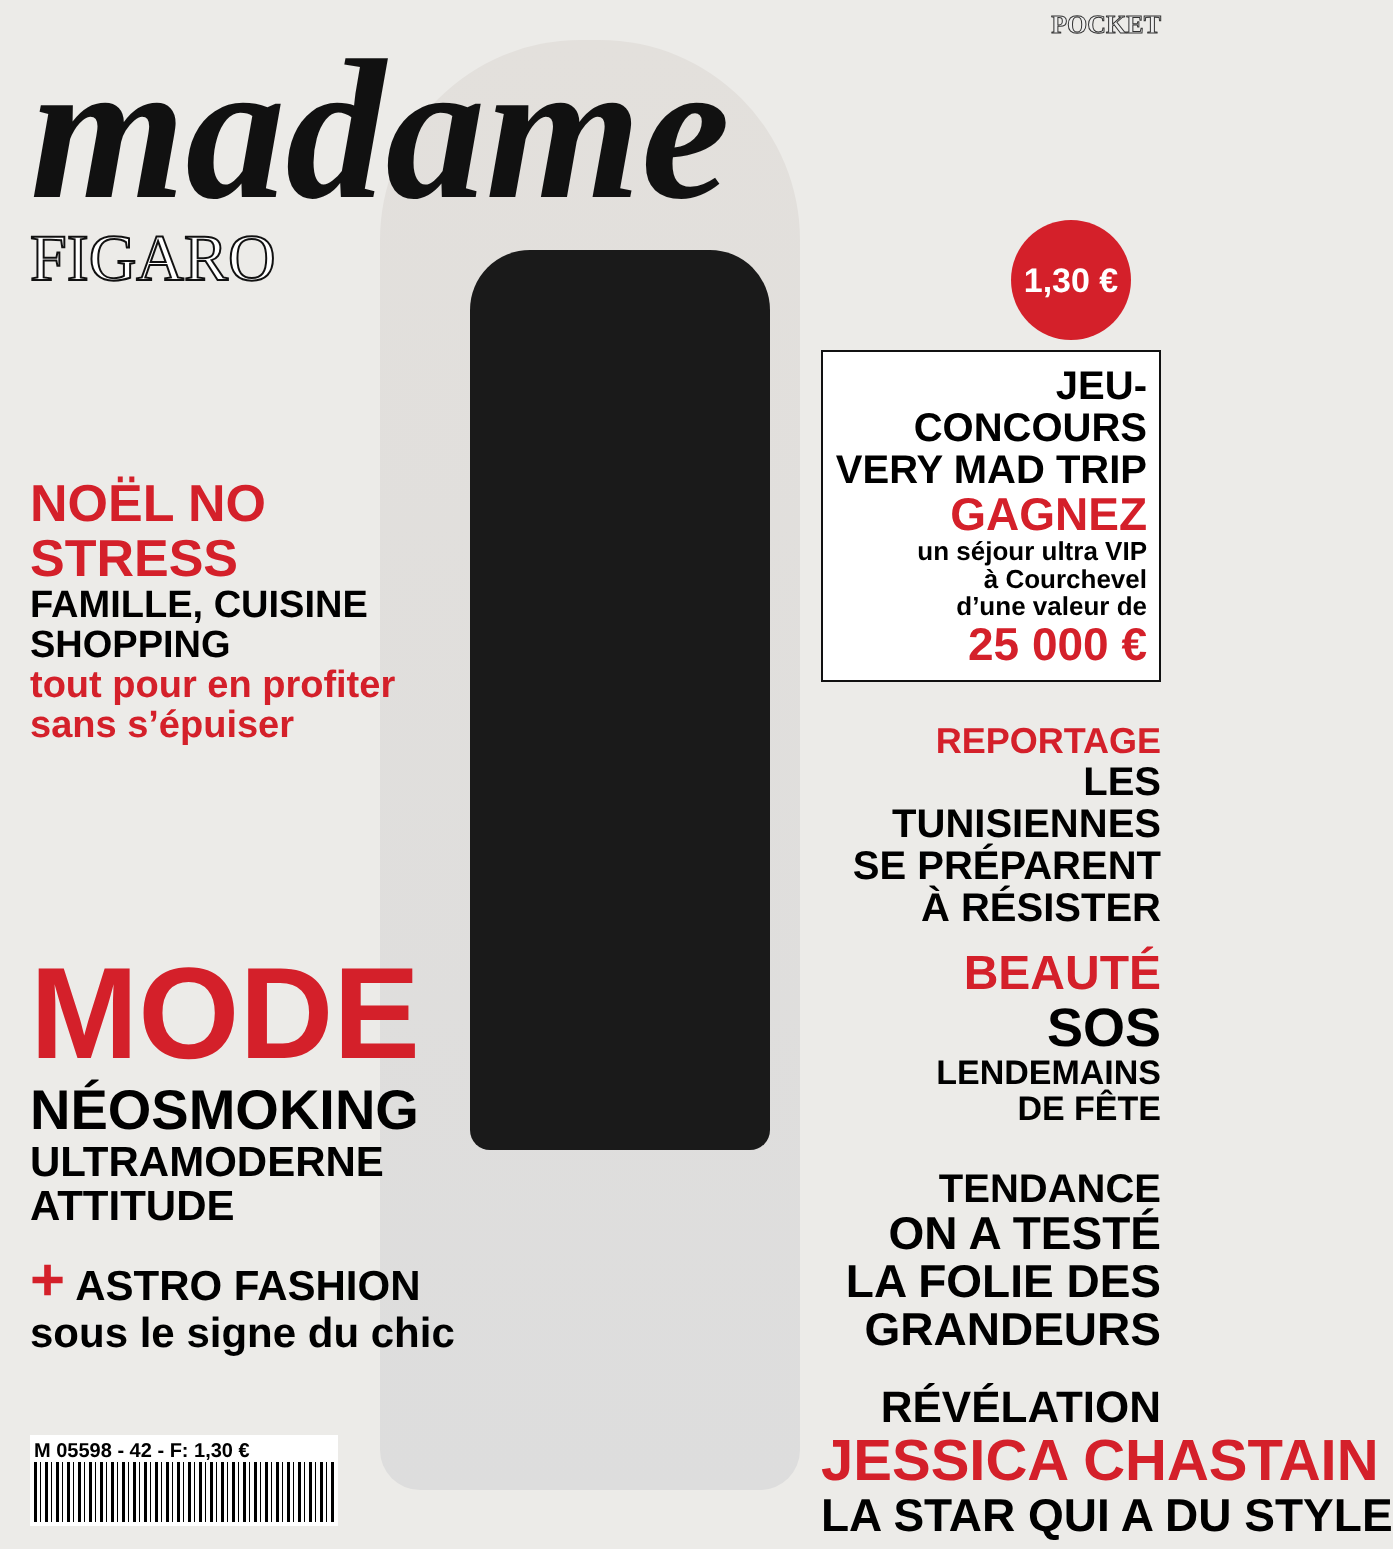POCKET
madame
FIGARO
NOËL NO STRESS
FAMILLE, CUISINE
SHOPPING
tout pour en profiter
sans s’épuiser
MODE
NÉOSMOKING
ULTRAMODERNE
ATTITUDE
+ ASTRO FASHION
sous le signe du chic
M 05598 - 42 - F: 1,30 €
1,30 €
JEU-CONCOURS
VERY MAD TRIP
GAGNEZ
un séjour ultra VIP
à Courchevel
d’une valeur de
25 000 €
REPORTAGE
LES TUNISIENNES
SE PRÉPARENT
À RÉSISTER
BEAUTÉ
SOS
LENDEMAINS
DE FÊTE
TENDANCE
ON A TESTÉ
LA FOLIE DES
GRANDEURS
RÉVÉLATION
JESSICA CHASTAIN
LA STAR QUI A DU STYLE